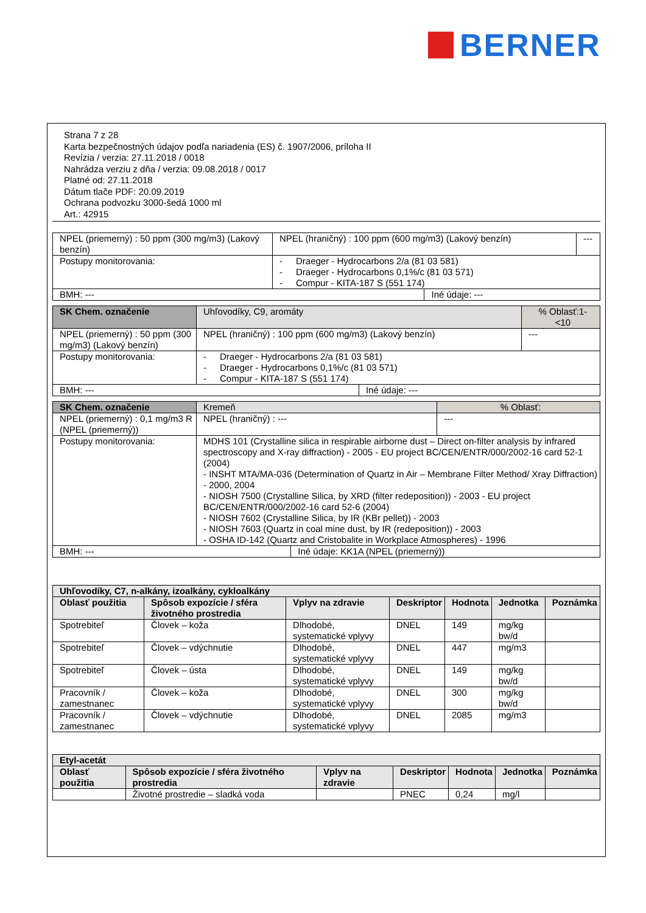BERNER
Strana 7 z 28
Karta bezpečnostných údajov podľa nariadenia (ES) č. 1907/2006, príloha II
Revízia / verzia: 27.11.2018 / 0018
Nahrádza verziu z dňa / verzia: 09.08.2018 / 0017
Platné od: 27.11.2018
Dátum tlače PDF: 20.09.2019
Ochrana podvozku 3000-šedá 1000 ml
Art.: 42915
| NPEL (priemerný) : 50 ppm (300 mg/m3) (Lakový benzín) | NPEL (hraničný) : 100 ppm (600 mg/m3) (Lakový benzín) | | --- |
| Postupy monitorovania: | - Draeger - Hydrocarbons 2/a (81 03 581) - Draeger - Hydrocarbons 0,1%/c (81 03 571) - Compur - KITA-187 S (551 174) | | |
| BMH: --- | | Iné údaje: --- | |
| SK Chem. označenie | Uhľovodíky, C9, aromáty | | % Oblasť:1- <10 |
| NPEL (priemerný) : 50 ppm (300 mg/m3) (Lakový benzín) | NPEL (hraničný) : 100 ppm (600 mg/m3) (Lakový benzín) | | --- |
| Postupy monitorovania: | - Draeger - Hydrocarbons 2/a (81 03 581) - Draeger - Hydrocarbons 0,1%/c (81 03 571) - Compur - KITA-187 S (551 174) | | |
| BMH: --- | | Iné údaje: --- | |
| SK Chem. označenie | Kremeň | | % Oblasť: |
| NPEL (priemerný) : 0,1 mg/m3 R (NPEL (priemerný)) | NPEL (hraničný) : --- | | --- |
| Postupy monitorovania: | MDHS 101 (Crystalline silica in respirable airborne dust – Direct on-filter analysis by infrared spectroscopy and X-ray diffraction) - 2005 - EU project BC/CEN/ENTR/000/2002-16 card 52-1 (2004) - INSHT MTA/MA-036 (Determination of Quartz in Air – Membrane Filter Method/ Xray Diffraction) - 2000, 2004 - NIOSH 7500 (Crystalline Silica, by XRD (filter redeposition)) - 2003 - EU project BC/CEN/ENTR/000/2002-16 card 52-6 (2004) - NIOSH 7602 (Crystalline Silica, by IR (KBr pellet)) - 2003 - NIOSH 7603 (Quartz in coal mine dust, by IR (redeposition)) - 2003 - OSHA ID-142 (Quartz and Cristobalite in Workplace Atmospheres) - 1996 | | |
| BMH: --- | | Iné údaje: KK1A (NPEL (priemerný)) | |
| Uhľovodíky, C7, n-alkány, izoalkány, cykloalkány | | | | | | |
| --- | --- | --- | --- | --- | --- | --- |
| Oblasť použitia | Spôsob expozície / sféra životného prostredia | Vplyv na zdravie | Deskriptor | Hodnota | Jednotka | Poznámka |
| Spotrebiteľ | Človek – koža | Dlhodobé, systematické vplyvy | DNEL | 149 | mg/kg bw/d | |
| Spotrebiteľ | Človek – vdýchnutie | Dlhodobé, systematické vplyvy | DNEL | 447 | mg/m3 | |
| Spotrebiteľ | Človek – ústa | Dlhodobé, systematické vplyvy | DNEL | 149 | mg/kg bw/d | |
| Pracovník / zamestnanec | Človek – koža | Dlhodobé, systematické vplyvy | DNEL | 300 | mg/kg bw/d | |
| Pracovník / zamestnanec | Človek – vdýchnutie | Dlhodobé, systematické vplyvy | DNEL | 2085 | mg/m3 | |
| Etyl-acetát | | | | | | |
| --- | --- | --- | --- | --- | --- | --- |
| Oblasť použitia | Spôsob expozície / sféra životného prostredia | Vplyv na zdravie | Deskriptor | Hodnota | Jednotka | Poznámka |
| | Životné prostredie – sladká voda | | PNEC | 0,24 | mg/l | |